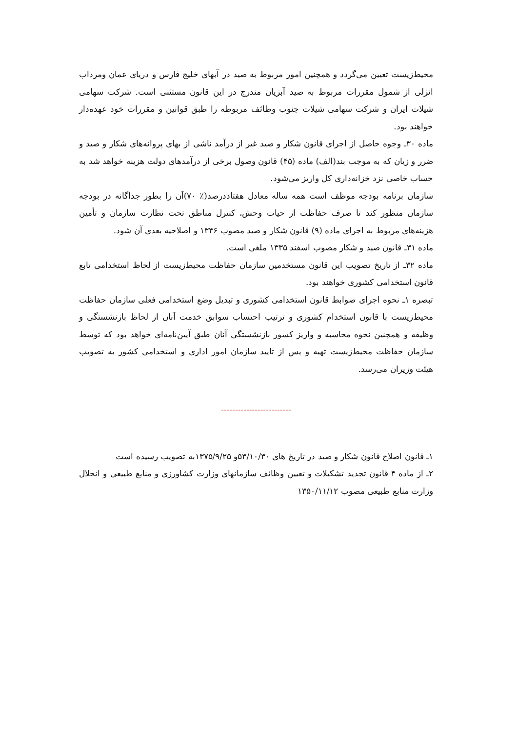محیط‌زیست تعیین می‌گردد و همچنین امور مربوط به صید در آبهای خلیج فارس و دریای عمان ومرداب انزلی از شمول مقررات مربوط به صید آبزیان مندرج در این قانون مستثنی است. شرکت سهامی شیلات ایران و شرکت سهامی شیلات جنوب وظائف مربوطه را طبق قوانین و مقررات خود عهده‌دار خواهند بود.
ماده ۳۰ـ وجوه حاصل از اجرای قانون شکار و صید غیر از درآمد ناشی از بهای پروانه‌های شکار و صید و ضرر و زیان که به موجب بند(الف) ماده (۴۵) قانون وصول برخی از درآمدهای دولت هزینه خواهد شد به حساب خاصی نزد خزانه‌داری کل واریز می‌شود.
سازمان برنامه بودجه موظف است همه ساله معادل هفتاددرصد(٪ ۷۰)آن را بطور جداگانه در بودجه سازمان منظور کند تا صرف حفاظت از حیات وحش، کنترل مناطق تحت نظارت سازمان و تأمین هزینه‌های مربوط به اجرای ماده (۹) قانون شکار و صید مصوب ۱۳۴۶ و اصلاحیه بعدی آن شود.
ماده ۳۱ـ قانون صید و شکار مصوب اسفند ۱۳۳۵ ملغی است.
ماده ۳۲ـ از تاریخ تصویب این قانون مستخدمین سازمان حفاظت محیط‌زیست از لحاظ استخدامی تابع قانون استخدامی کشوری خواهند بود.
تبصره ۱ـ نحوه اجرای ضوابط قانون استخدامی کشوری و تبدیل وضع استخدامی فعلی سازمان حفاظت محیط‌زیست با قانون استخدام کشوری و ترتیب احتساب سوابق خدمت آنان از لحاظ بازنشستگی و وظیفه و همچنین نحوه محاسبه و واریز کسور بازنشستگی آنان طبق آیین‌نامه‌ای خواهد بود که توسط سازمان حفاظت محیط‌زیست تهیه و پس از تایید سازمان امور اداری و استخدامی کشور به تصویب هیئت وزیران می‌رسد.
-------------------------
۱ـ قانون اصلاح قانون شکار و صید در تاریخ های ۵۳/۱۰/۳۰و ۱۳۷۵/۹/۲۵به تصویب رسیده است
۲ـ از ماده ۴ قانون تجدید تشکیلات و تعیین وظائف سازمانهای وزارت کشاورزی و منابع طبیعی و انحلال وزارت منابع طبیعی مصوب ۱۳۵۰/۱۱/۱۲